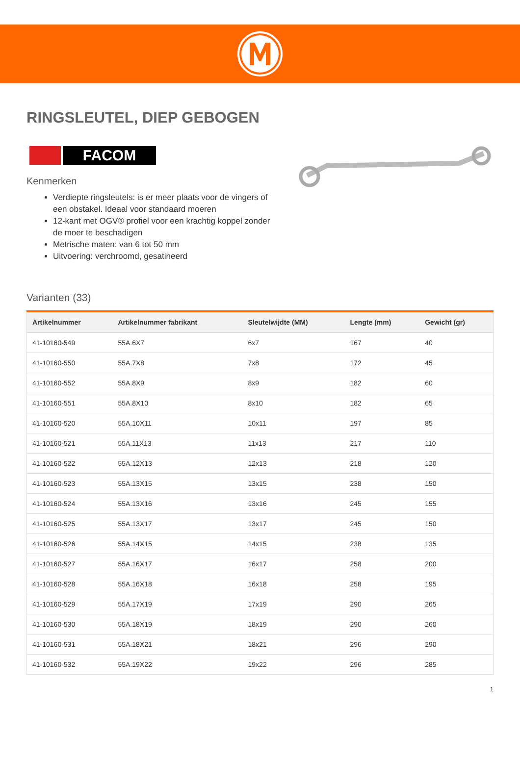RINGSLEUTEL, DIEP GEBOGEN
FACOM
Kenmerken
Verdiepte ringsleutels: is er meer plaats voor de vingers of een obstakel. Ideaal voor standaard moeren
12-kant met OGV® profiel voor een krachtig koppel zonder de moer te beschadigen
Metrische maten: van 6 tot 50 mm
Uitvoering: verchroomd, gesatineerd
Varianten (33)
| Artikelnummer | Artikelnummer fabrikant | Sleutelwijdte (MM) | Lengte (mm) | Gewicht (gr) |
| --- | --- | --- | --- | --- |
| 41-10160-549 | 55A.6X7 | 6x7 | 167 | 40 |
| 41-10160-550 | 55A.7X8 | 7x8 | 172 | 45 |
| 41-10160-552 | 55A.8X9 | 8x9 | 182 | 60 |
| 41-10160-551 | 55A.8X10 | 8x10 | 182 | 65 |
| 41-10160-520 | 55A.10X11 | 10x11 | 197 | 85 |
| 41-10160-521 | 55A.11X13 | 11x13 | 217 | 110 |
| 41-10160-522 | 55A.12X13 | 12x13 | 218 | 120 |
| 41-10160-523 | 55A.13X15 | 13x15 | 238 | 150 |
| 41-10160-524 | 55A.13X16 | 13x16 | 245 | 155 |
| 41-10160-525 | 55A.13X17 | 13x17 | 245 | 150 |
| 41-10160-526 | 55A.14X15 | 14x15 | 238 | 135 |
| 41-10160-527 | 55A.16X17 | 16x17 | 258 | 200 |
| 41-10160-528 | 55A.16X18 | 16x18 | 258 | 195 |
| 41-10160-529 | 55A.17X19 | 17x19 | 290 | 265 |
| 41-10160-530 | 55A.18X19 | 18x19 | 290 | 260 |
| 41-10160-531 | 55A.18X21 | 18x21 | 296 | 290 |
| 41-10160-532 | 55A.19X22 | 19x22 | 296 | 285 |
1